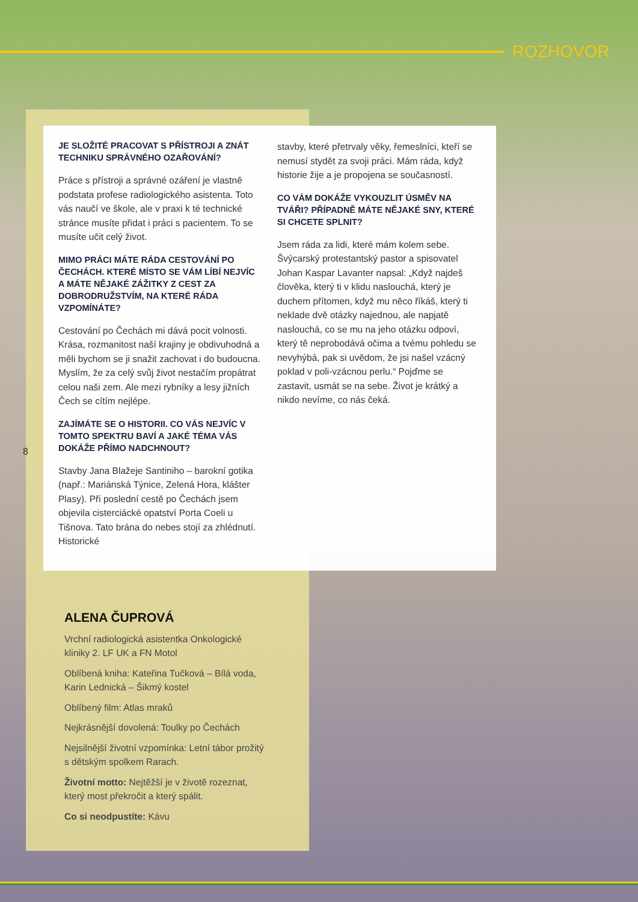ROZHOVOR
JE SLOŽITÉ PRACOVAT S PŘÍSTROJI A ZNÁT TECHNIKU SPRÁVNÉHO OZAŘOVÁNÍ?
Práce s přístroji a správné ozáření je vlastně podstata profese radiologického asistenta. Toto vás naučí ve škole, ale v praxi k té technické stránce musíte přidat i práci s pacientem. To se musíte učit celý život.
MIMO PRÁCI MÁTE RÁDA CESTOVÁNÍ PO ČECHÁCH. KTERÉ MÍSTO SE VÁM LÍBÍ NEJVÍC A MÁTE NĚJAKÉ ZÁŽITKY Z CEST ZA DOBRODRUŽSTVÍM, NA KTERÉ RÁDA VZPOMÍNÁTE?
Cestování po Čechách mi dává pocit volnosti. Krása, rozmanitost naší krajiny je obdivuhodná a měli bychom se ji snažit zachovat i do budoucna. Myslím, že za celý svůj život nestačím propátrat celou naši zem. Ale mezi rybníky a lesy jižních Čech se cítím nejlépe.
ZAJÍMÁTE SE O HISTORII. CO VÁS NEJVÍC V TOMTO SPEKTRU BAVÍ A JAKÉ TÉMA VÁS DOKÁŽE PŘÍMO NADCHNOUT?
Stavby Jana Blažeje Santiniho – barokní gotika (např.: Mariánská Týnice, Zelená Hora, klášter Plasy). Při poslední cestě po Čechách jsem objevila cisterciácké opatství Porta Coeli u Tišnova. Tato brána do nebes stojí za zhlédnutí. Historické
stavby, které přetrvaly věky, řemeslníci, kteří se nemusí stydět za svoji práci. Mám ráda, když historie žije a je propojena se současností.
CO VÁM DOKÁŽE VYKOUZLIT ÚSMĚV NA TVÁŘI? PŘÍPADNĚ MÁTE NĚJAKÉ SNY, KTERÉ SI CHCETE SPLNIT?
Jsem ráda za lidi, které mám kolem sebe. Švýcarský protestantský pastor a spisovatel Johan Kaspar Lavanter napsal: „Když najdeš člověka, který ti v klidu naslouchá, který je duchem přítomen, když mu něco říkáš, který ti neklade dvě otázky najednou, ale napjatě naslouchá, co se mu na jeho otázku odpoví, který tě neprobodává očima a tvému pohledu se nevyhýbá, pak si uvědom, že jsi našel vzácný poklad v poli-vzácnou perlu.“ Pojďme se zastavit, usmát se na sebe. Život je krátký a nikdo nevíme, co nás čeká.
8
ALENA ČUPROVÁ
Vrchní radiologická asistentka Onkologické kliniky 2. LF UK a FN Motol
Oblíbená kniha: Kateřina Tučková – Bílá voda, Karin Lednická – Šikmý kostel
Oblíbený film: Atlas mraků
Nejkrásnější dovolená: Toulky po Čechách
Nejsilnější životní vzpomínka: Letní tábor prožitý s dětským spolkem Rarach.
Životní motto: Nejtěžší je v životě rozeznat, který most překročit a který spálit.
Co si neodpustíte: Kávu